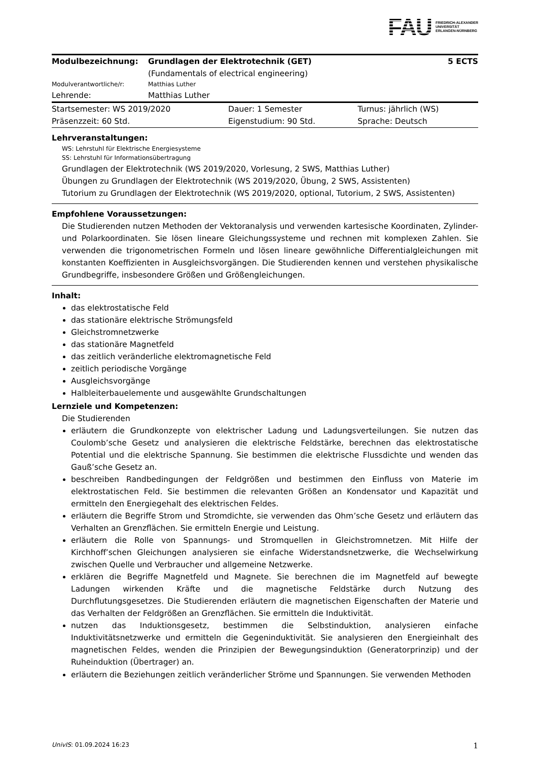FAU FRIEDRICH-ALEXANDER
UNIVERSITÄT
ERLANGEN-NÜRNBERG
| Modulbezeichnung: | Grundlagen der Elektrotechnik (GET) (Fundamentals of electrical engineering) | 5 ECTS |
| Modulverantwortliche/r: | Matthias Luther | |
| Lehrende: | Matthias Luther | |
| Startsemester: WS 2019/2020 | Dauer: 1 Semester | Turnus: jährlich (WS) |
| Präsenzzeit: 60 Std. | Eigenstudium: 90 Std. | Sprache: Deutsch |
Lehrveranstaltungen:
WS: Lehrstuhl für Elektrische Energiesysteme
SS: Lehrstuhl für Informationsübertragung
Grundlagen der Elektrotechnik (WS 2019/2020, Vorlesung, 2 SWS, Matthias Luther)
Übungen zu Grundlagen der Elektrotechnik (WS 2019/2020, Übung, 2 SWS, Assistenten)
Tutorium zu Grundlagen der Elektrotechnik (WS 2019/2020, optional, Tutorium, 2 SWS, Assistenten)
Empfohlene Voraussetzungen:
Die Studierenden nutzen Methoden der Vektoranalysis und verwenden kartesische Koordinaten, Zylinder- und Polarkoordinaten. Sie lösen lineare Gleichungssysteme und rechnen mit komplexen Zahlen. Sie verwenden die trigonometrischen Formeln und lösen lineare gewöhnliche Differentialgleichungen mit konstanten Koeffizienten in Ausgleichsvorgängen. Die Studierenden kennen und verstehen physikalische Grundbegriffe, insbesondere Größen und Größengleichungen.
Inhalt:
das elektrostatische Feld
das stationäre elektrische Strömungsfeld
Gleichstromnetzwerke
das stationäre Magnetfeld
das zeitlich veränderliche elektromagnetische Feld
zeitlich periodische Vorgänge
Ausgleichsvorgänge
Halbleiterbauelemente und ausgewählte Grundschaltungen
Lernziele und Kompetenzen:
Die Studierenden
erläutern die Grundkonzepte von elektrischer Ladung und Ladungsverteilungen. Sie nutzen das Coulomb’sche Gesetz und analysieren die elektrische Feldstärke, berechnen das elektrostatische Potential und die elektrische Spannung. Sie bestimmen die elektrische Flussdichte und wenden das Gauß’sche Gesetz an.
beschreiben Randbedingungen der Feldgrößen und bestimmen den Einfluss von Materie im elektrostatischen Feld. Sie bestimmen die relevanten Größen an Kondensator und Kapazität und ermitteln den Energiegehalt des elektrischen Feldes.
erläutern die Begriffe Strom und Stromdichte, sie verwenden das Ohm’sche Gesetz und erläutern das Verhalten an Grenzflächen. Sie ermitteln Energie und Leistung.
erläutern die Rolle von Spannungs- und Stromquellen in Gleichstromnetzen. Mit Hilfe der Kirchhoff’schen Gleichungen analysieren sie einfache Widerstandsnetzwerke, die Wechselwirkung zwischen Quelle und Verbraucher und allgemeine Netzwerke.
erklären die Begriffe Magnetfeld und Magnete. Sie berechnen die im Magnetfeld auf bewegte Ladungen wirkenden Kräfte und die magnetische Feldstärke durch Nutzung des Durchflutungsgesetzes. Die Studierenden erläutern die magnetischen Eigenschaften der Materie und das Verhalten der Feldgrößen an Grenzflächen. Sie ermitteln die Induktivität.
nutzen das Induktionsgesetz, bestimmen die Selbstinduktion, analysieren einfache Induktivitätsnetzwerke und ermitteln die Gegeninduktivität. Sie analysieren den Energieinhalt des magnetischen Feldes, wenden die Prinzipien der Bewegungsinduktion (Generatorprinzip) und der Ruheinduktion (Übertrager) an.
erläutern die Beziehungen zeitlich veränderlicher Ströme und Spannungen. Sie verwenden Methoden
UnivIS: 01.09.2024 16:23 1